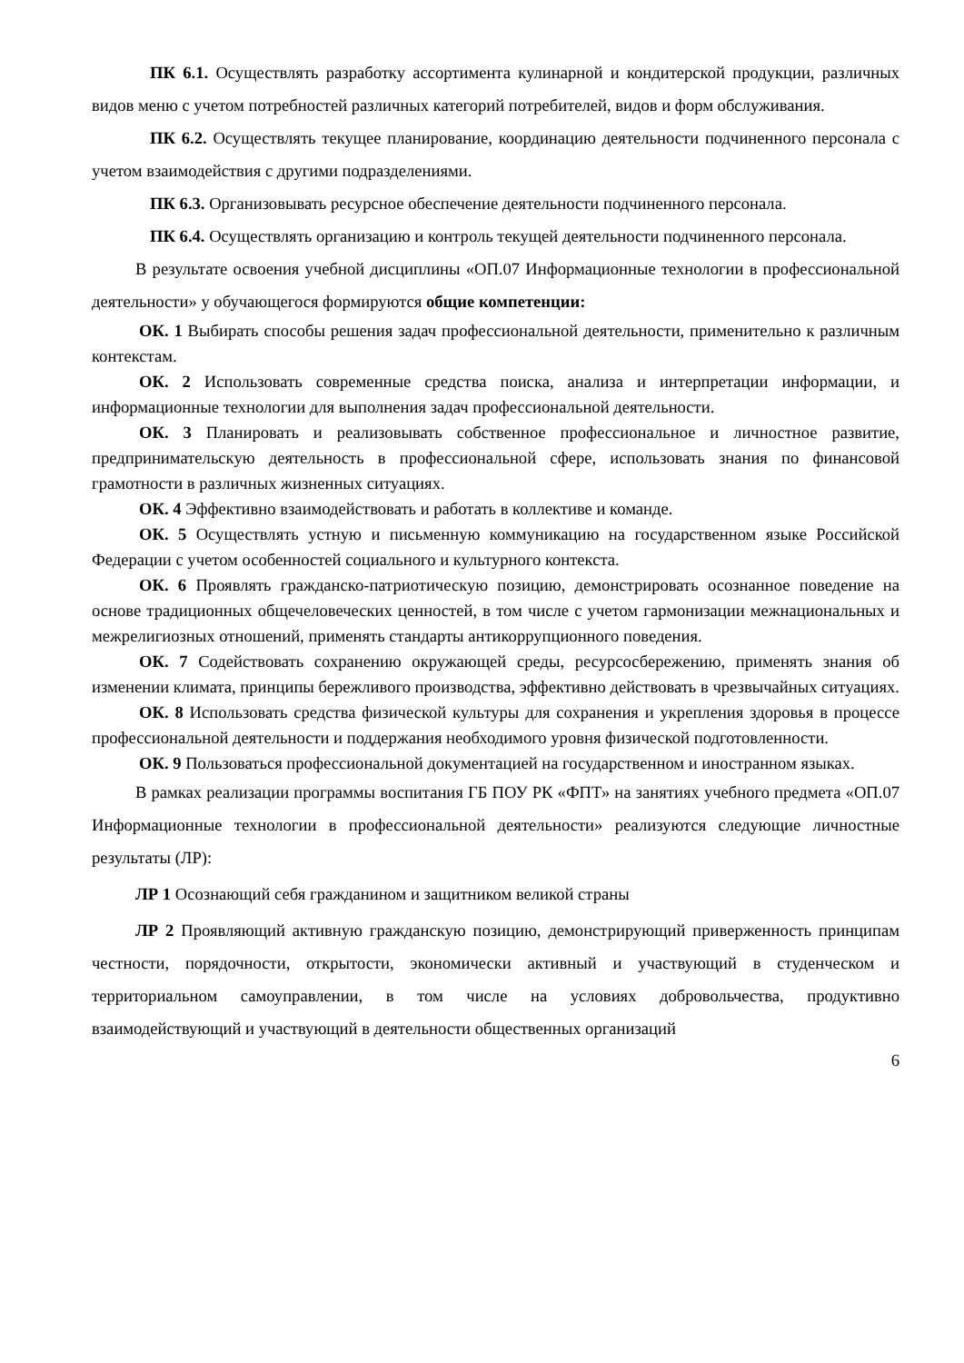ПК 6.1. Осуществлять разработку ассортимента кулинарной и кондитерской продукции, различных видов меню с учетом потребностей различных категорий потребителей, видов и форм обслуживания.
ПК 6.2. Осуществлять текущее планирование, координацию деятельности подчиненного персонала с учетом взаимодействия с другими подразделениями.
ПК 6.3. Организовывать ресурсное обеспечение деятельности подчиненного персонала.
ПК 6.4. Осуществлять организацию и контроль текущей деятельности подчиненного персонала.
В результате освоения учебной дисциплины «ОП.07 Информационные технологии в профессиональной деятельности» у обучающегося формируются общие компетенции:
ОК. 1 Выбирать способы решения задач профессиональной деятельности, применительно к различным контекстам.
ОК. 2 Использовать современные средства поиска, анализа и интерпретации информации, и информационные технологии для выполнения задач профессиональной деятельности.
ОК. 3 Планировать и реализовывать собственное профессиональное и личностное развитие, предпринимательскую деятельность в профессиональной сфере, использовать знания по финансовой грамотности в различных жизненных ситуациях.
ОК. 4 Эффективно взаимодействовать и работать в коллективе и команде.
ОК. 5 Осуществлять устную и письменную коммуникацию на государственном языке Российской Федерации с учетом особенностей социального и культурного контекста.
ОК. 6 Проявлять гражданско-патриотическую позицию, демонстрировать осознанное поведение на основе традиционных общечеловеческих ценностей, в том числе с учетом гармонизации межнациональных и межрелигиозных отношений, применять стандарты антикоррупционного поведения.
ОК. 7 Содействовать сохранению окружающей среды, ресурсосбережению, применять знания об изменении климата, принципы бережливого производства, эффективно действовать в чрезвычайных ситуациях.
ОК. 8 Использовать средства физической культуры для сохранения и укрепления здоровья в процессе профессиональной деятельности и поддержания необходимого уровня физической подготовленности.
ОК. 9 Пользоваться профессиональной документацией на государственном и иностранном языках.
В рамках реализации программы воспитания ГБ ПОУ РК «ФПТ» на занятиях учебного предмета «ОП.07 Информационные технологии в профессиональной деятельности» реализуются следующие личностные результаты (ЛР):
ЛР 1 Осознающий себя гражданином и защитником великой страны
ЛР 2 Проявляющий активную гражданскую позицию, демонстрирующий приверженность принципам честности, порядочности, открытости, экономически активный и участвующий в студенческом и территориальном самоуправлении, в том числе на условиях добровольчества, продуктивно взаимодействующий и участвующий в деятельности общественных организаций
6